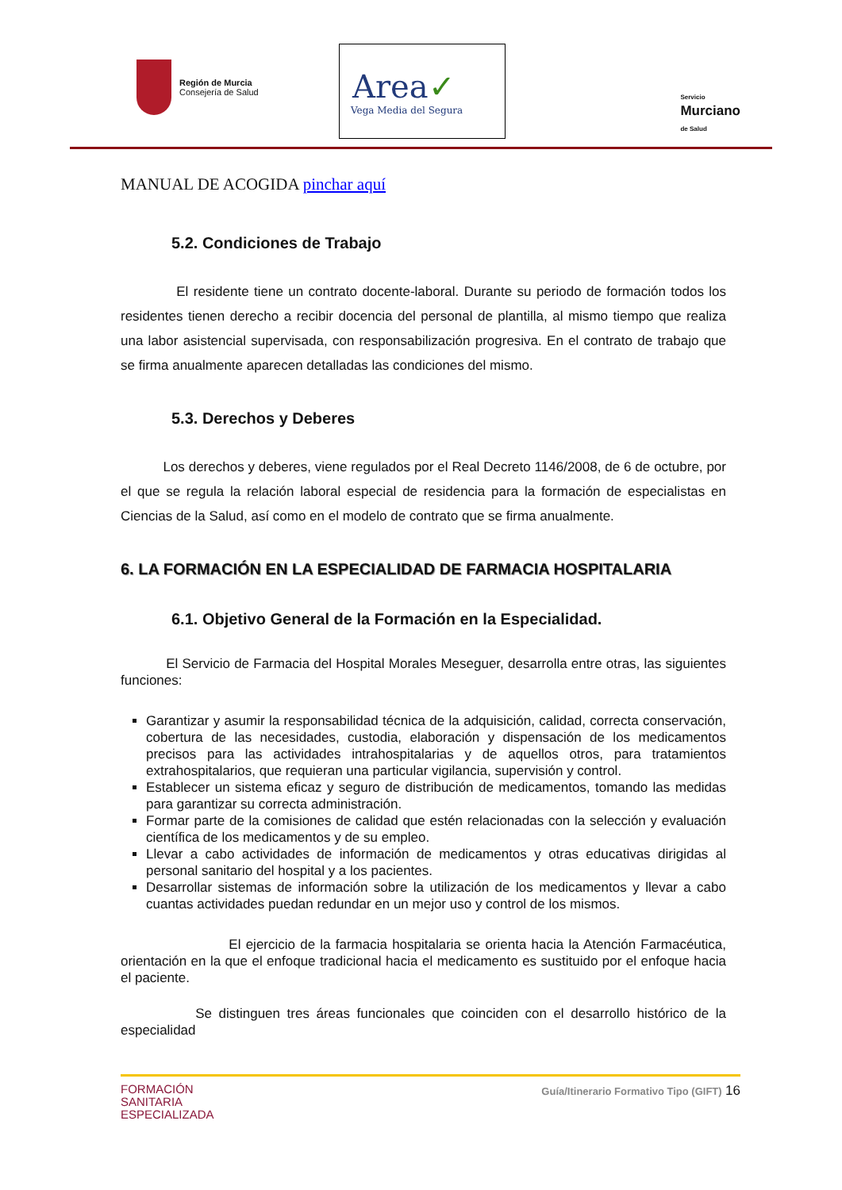Región de Murcia
Consejería de Salud
Area✓
Vega Media del Segura
Servicio
Murciano
de Salud
MANUAL DE ACOGIDA pinchar aquí
5.2. Condiciones de Trabajo
El residente tiene un contrato docente-laboral. Durante su periodo de formación todos los residentes tienen derecho a recibir docencia del personal de plantilla, al mismo tiempo que realiza una labor asistencial supervisada, con responsabilización progresiva. En el contrato de trabajo que se firma anualmente aparecen detalladas las condiciones del mismo.
5.3. Derechos y Deberes
Los derechos y deberes, viene regulados por el Real Decreto 1146/2008, de 6 de octubre, por el que se regula la relación laboral especial de residencia para la formación de especialistas en Ciencias de la Salud, así como en el modelo de contrato que se firma anualmente.
6. LA FORMACIÓN EN LA ESPECIALIDAD DE FARMACIA HOSPITALARIA
6.1. Objetivo General de la Formación en la Especialidad.
El Servicio de Farmacia del Hospital Morales Meseguer, desarrolla entre otras, las siguientes funciones:
Garantizar y asumir la responsabilidad técnica de la adquisición, calidad, correcta conservación, cobertura de las necesidades, custodia, elaboración y dispensación de los medicamentos precisos para las actividades intrahospitalarias y de aquellos otros, para tratamientos extrahospitalarios, que requieran una particular vigilancia, supervisión y control.
Establecer un sistema eficaz y seguro de distribución de medicamentos, tomando las medidas para garantizar su correcta administración.
Formar parte de la comisiones de calidad que estén relacionadas con la selección y evaluación científica de los medicamentos y de su empleo.
Llevar a cabo actividades de información de medicamentos y otras educativas dirigidas al personal sanitario del hospital y a los pacientes.
Desarrollar sistemas de información sobre la utilización de los medicamentos y llevar a cabo cuantas actividades puedan redundar en un mejor uso y control de los mismos.
El ejercicio de la farmacia hospitalaria se orienta hacia la Atención Farmacéutica, orientación en la que el enfoque tradicional hacia el medicamento es sustituido por el enfoque hacia el paciente.
Se distinguen tres áreas funcionales que coinciden con el desarrollo histórico de la especialidad
FORMACIÓN
SANITARIA
ESPECIALIZADA
Guía/Itinerario Formativo Tipo (GIFT) 16